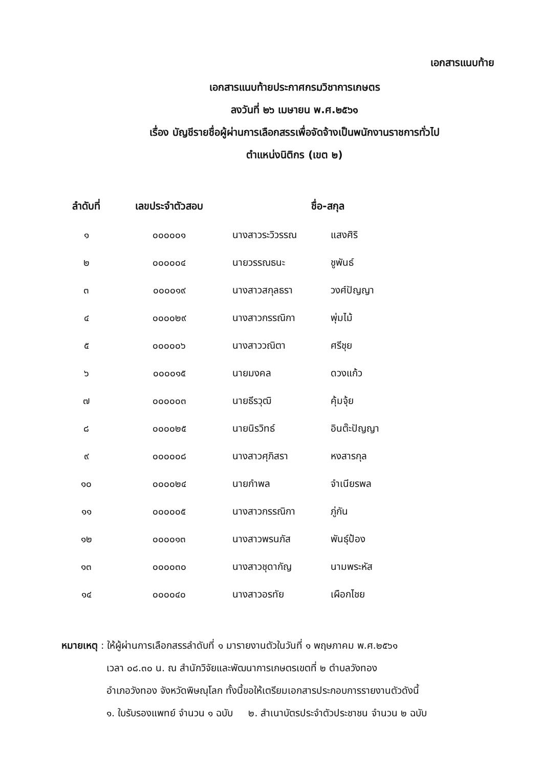เอกสารแนบท้าย
เอกสารแนบท้ายประกาศกรมวิชาการเกษตร
ลงวันที่ ๒๖ เมษายน พ.ศ.๒๕๖๑
เรื่อง บัญชีรายชื่อผู้ผ่านการเลือกสรรเพื่อจัดจ้างเป็นพนักงานราชการทั่วไป
ตำแหน่งนิติกร (เขต ๒)
| ลำดับที่ | เลขประจำตัวสอบ | ชื่อ-สกุล | |
| --- | --- | --- | --- |
| ๑ | ๐๐๐๐๐๑ | นางสาวระวิวรรณ | แสงศิริ |
| ๒ | ๐๐๐๐๐๔ | นายวรรณธนะ | ชูพันธ์ |
| ๓ | ๐๐๐๐๑๙ | นางสาวสกุลธรา | วงศ์ปัญญา |
| ๔ | ๐๐๐๐๒๙ | นางสาวกรรณิกา | พุ่มไม้ |
| ๕ | ๐๐๐๐๐๖ | นางสาววณิตา | ศรีชุย |
| ๖ | ๐๐๐๐๑๕ | นายมงคล | ดวงแก้ว |
| ๗ | ๐๐๐๐๐๓ | นายธีรวุฒิ | คุ้มจุ้ย |
| ๘ | ๐๐๐๐๒๕ | นายนิรวิทธ์ | อินต๊ะปัญญา |
| ๙ | ๐๐๐๐๐๘ | นางสาวศุภิสรา | หงสารกุล |
| ๑๐ | ๐๐๐๐๒๔ | นายกำพล | จำเนียรพล |
| ๑๑ | ๐๐๐๐๐๕ | นางสาวกรรณิกา | ภู่กัน |
| ๑๒ | ๐๐๐๐๑๓ | นางสาวพรนภัส | พันธุ์ป้อง |
| ๑๓ | ๐๐๐๐๓๐ | นางสาวชุดากัญ | นามพระหัส |
| ๑๔ | ๐๐๐๐๔๐ | นางสาวอรทัย | เผือกไชย |
หมายเหตุ : ให้ผู้ผ่านการเลือกสรรลำดับที่ ๑ มารายงานตัวในวันที่ ๑ พฤษภาคม พ.ศ.๒๕๖๑
เวลา ๐๘.๓๐ น. ณ สำนักวิจัยและพัฒนาการเกษตรเขตที่ ๒ ตำบลวังทอง
อำเภอวังทอง จังหวัดพิษณุโลก ทั้งนี้ขอให้เตรียมเอกสารประกอบการรายงานตัวดังนี้
๑. ใบรับรองแพทย์ จำนวน ๑ ฉบับ ๒. สำเนาบัตรประจำตัวประชาชน จำนวน ๒ ฉบับ